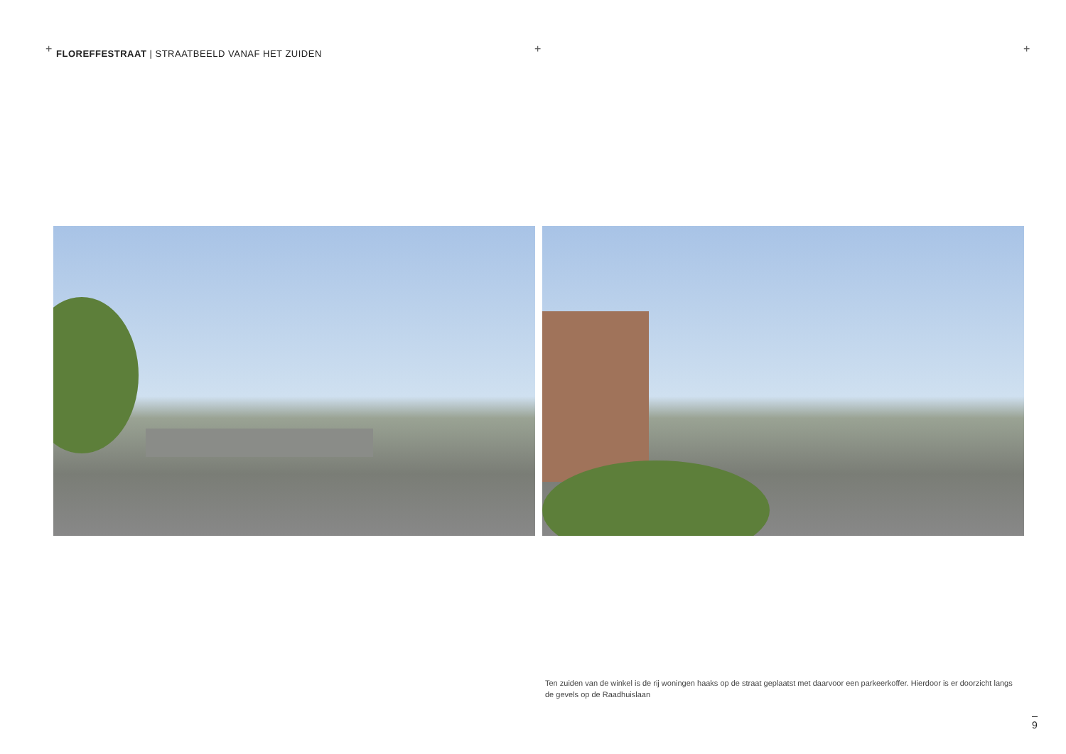+ + +
FLOREFFESTRAAT | STRAATBEELD VANAF HET ZUIDEN
Ten zuiden van de winkel is de rij woningen haaks op de straat geplaatst met daarvoor een parkeerkoffer. Hierdoor is er doorzicht langs de gevels op de Raadhuislaan
9